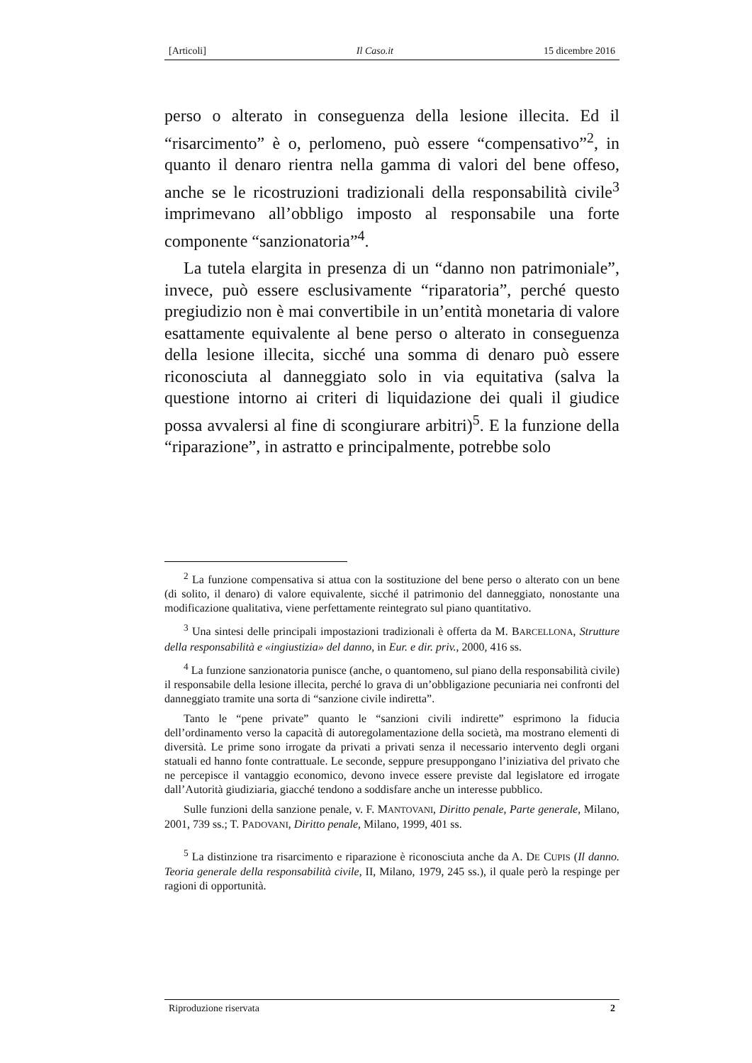[Articoli] Il Caso.it 15 dicembre 2016
perso o alterato in conseguenza della lesione illecita. Ed il “risarcimento” è o, perlomeno, può essere “compensativo”<sup>2</sup>, in quanto il denaro rientra nella gamma di valori del bene offeso, anche se le ricostruzioni tradizionali della responsabilità civile<sup>3</sup> imprimevano all’obbligo imposto al responsabile una forte componente “sanzionatoria”<sup>4</sup>.
La tutela elargita in presenza di un “danno non patrimoniale”, invece, può essere esclusivamente “riparatoria”, perché questo pregiudizio non è mai convertibile in un’entità monetaria di valore esattamente equivalente al bene perso o alterato in conseguenza della lesione illecita, sicché una somma di denaro può essere riconosciuta al danneggiato solo in via equitativa (salva la questione intorno ai criteri di liquidazione dei quali il giudice possa avvalersi al fine di scongiurare arbitri)<sup>5</sup>. E la funzione della “riparazione”, in astratto e principalmente, potrebbe solo
<sup>2</sup> La funzione compensativa si attua con la sostituzione del bene perso o alterato con un bene (di solito, il denaro) di valore equivalente, sicché il patrimonio del danneggiato, nonostante una modificazione qualitativa, viene perfettamente reintegrato sul piano quantitativo.
<sup>3</sup> Una sintesi delle principali impostazioni tradizionali è offerta da M. BARCELLONA, Strutture della responsabilità e «ingiustizia» del danno, in Eur. e dir. priv., 2000, 416 ss.
<sup>4</sup> La funzione sanzionatoria punisce (anche, o quantomeno, sul piano della responsabilità civile) il responsabile della lesione illecita, perché lo grava di un’obbligazione pecuniaria nei confronti del danneggiato tramite una sorta di “sanzione civile indiretta”.
Tanto le “pene private” quanto le “sanzioni civili indirette” esprimono la fiducia dell’ordinamento verso la capacità di autoregolamentazione della società, ma mostrano elementi di diversità. Le prime sono irrogate da privati a privati senza il necessario intervento degli organi statuali ed hanno fonte contrattuale. Le seconde, seppure presuppongano l’iniziativa del privato che ne percepisce il vantaggio economico, devono invece essere previste dal legislatore ed irrogate dall’Autorità giudiziaria, giacché tendono a soddisfare anche un interesse pubblico.
Sulle funzioni della sanzione penale, v. F. MANTOVANI, Diritto penale, Parte generale, Milano, 2001, 739 ss.; T. PADOVANI, Diritto penale, Milano, 1999, 401 ss.
<sup>5</sup> La distinzione tra risarcimento e riparazione è riconosciuta anche da A. DE CUPIS (Il danno. Teoria generale della responsabilità civile, II, Milano, 1979, 245 ss.), il quale però la respinge per ragioni di opportunità.
Riproduzione riservata 2